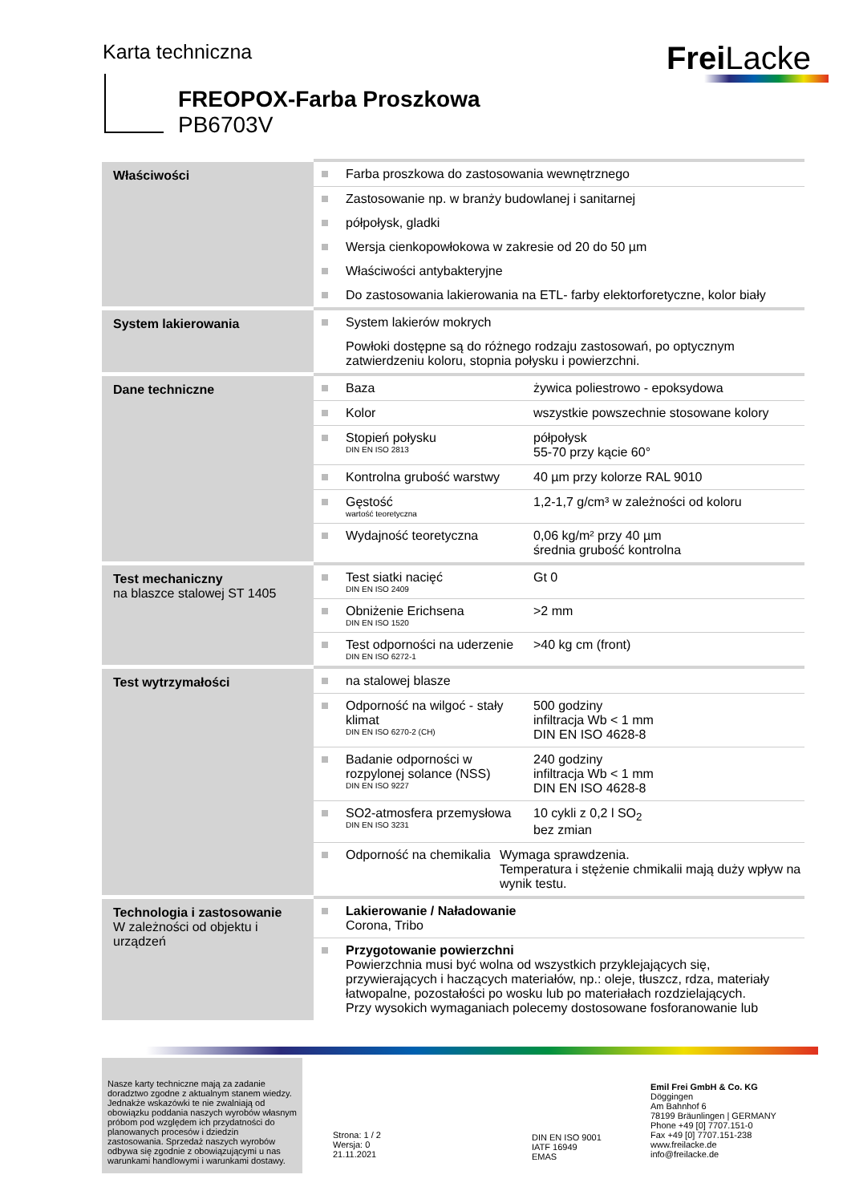Karta techniczna Frei Lacke
FREOPOX-Farba Proszkowa
PB6703V
| Właściwości | Farba proszkowa do zastosowania wewnętrznego Zastosowanie np. w branży budowlanej i sanitarnej półpołysk, gladki Wersja cienkopowłokowa w zakresie od 20 do 50 µm Właściwości antybakteryjne Do zastosowania lakierowania na ETL- farby elektorforetyczne, kolor biały |
| System lakierowania | System lakierów mokrych Powłoki dostępne są do różnego rodzaju zastosowań, po optycznym zatwierdzeniu koloru, stopnia połysku i powierzchni. |
| Dane techniczne | Baza żywica poliestrowo - epoksydowa Kolor wszystkie powszechnie stosowane kolory Stopień połysku DIN EN ISO 2813 półpołysk 55-70 przy kącie 60° Kontrolna grubość warstwy 40 µm przy kolorze RAL 9010 Gęstość wartość teoretyczna 1,2-1,7 g/cm³ w zależności od koloru Wydajność teoretyczna 0,06 kg/m² przy 40 µm średnia grubość kontrolna |
| Test mechaniczny na blaszce stalowej ST 1405 | Test siatki nacięć DIN EN ISO 2409 Gt 0 Obniżenie Erichsena DIN EN ISO 1520 >2 mm Test odporności na uderzenie DIN EN ISO 6272-1 >40 kg cm (front) |
| Test wytrzymałości | na stalowej blasze Odporność na wilgoć - stały klimat DIN EN ISO 6270-2 (CH) 500 godziny infiltracja Wb < 1 mm DIN EN ISO 4628-8 Badanie odporności w rozpylonej solance (NSS) DIN EN ISO 9227 240 godziny infiltracja Wb < 1 mm DIN EN ISO 4628-8 SO2-atmosfera przemysłowa DIN EN ISO 3231 10 cykli z 0,2 l SO<sub>2</sub> bez zmian Odporność na chemikalia Wymaga sprawdzenia. Temperatura i stężenie chmikalii mają duży wpływ na wynik testu. |
| Technologia i zastosowanie W zależności od objektu i urządzeń | Lakierowanie / Naładowanie Corona, Tribo Przygotowanie powierzchni Powierzchnia musi być wolna od wszystkich przyklejających się, przywierających i haczących materiałów, np.: oleje, tłuszcz, rdza, materiały łatwopalne, pozostałości po wosku lub po materiałach rozdzielających. Przy wysokich wymaganiach polecemy dostosowane fosforanowanie lub |
Nasze karty techniczne mają za zadanie doradztwo zgodne z aktualnym stanem wiedzy. Jednakże wskazówki te nie zwalniają od obowiązku poddania naszych wyrobów własnym próbom pod względem ich przydatności do planowanych procesów i dziedzin zastosowania. Sprzedaż naszych wyrobów odbywa się zgodnie z obowiązującymi u nas warunkami handlowymi i warunkami dostawy.
Strona: 1 / 2
Wersja: 0
21.11.2021
DIN EN ISO 9001
IATF 16949
EMAS
Emil Frei GmbH & Co. KG
Döggingen
Am Bahnhof 6
78199 Bräunlingen | GERMANY
Phone +49 [0] 7707.151-0
Fax +49 [0] 7707.151-238
www.freilacke.de
info@freilacke.de